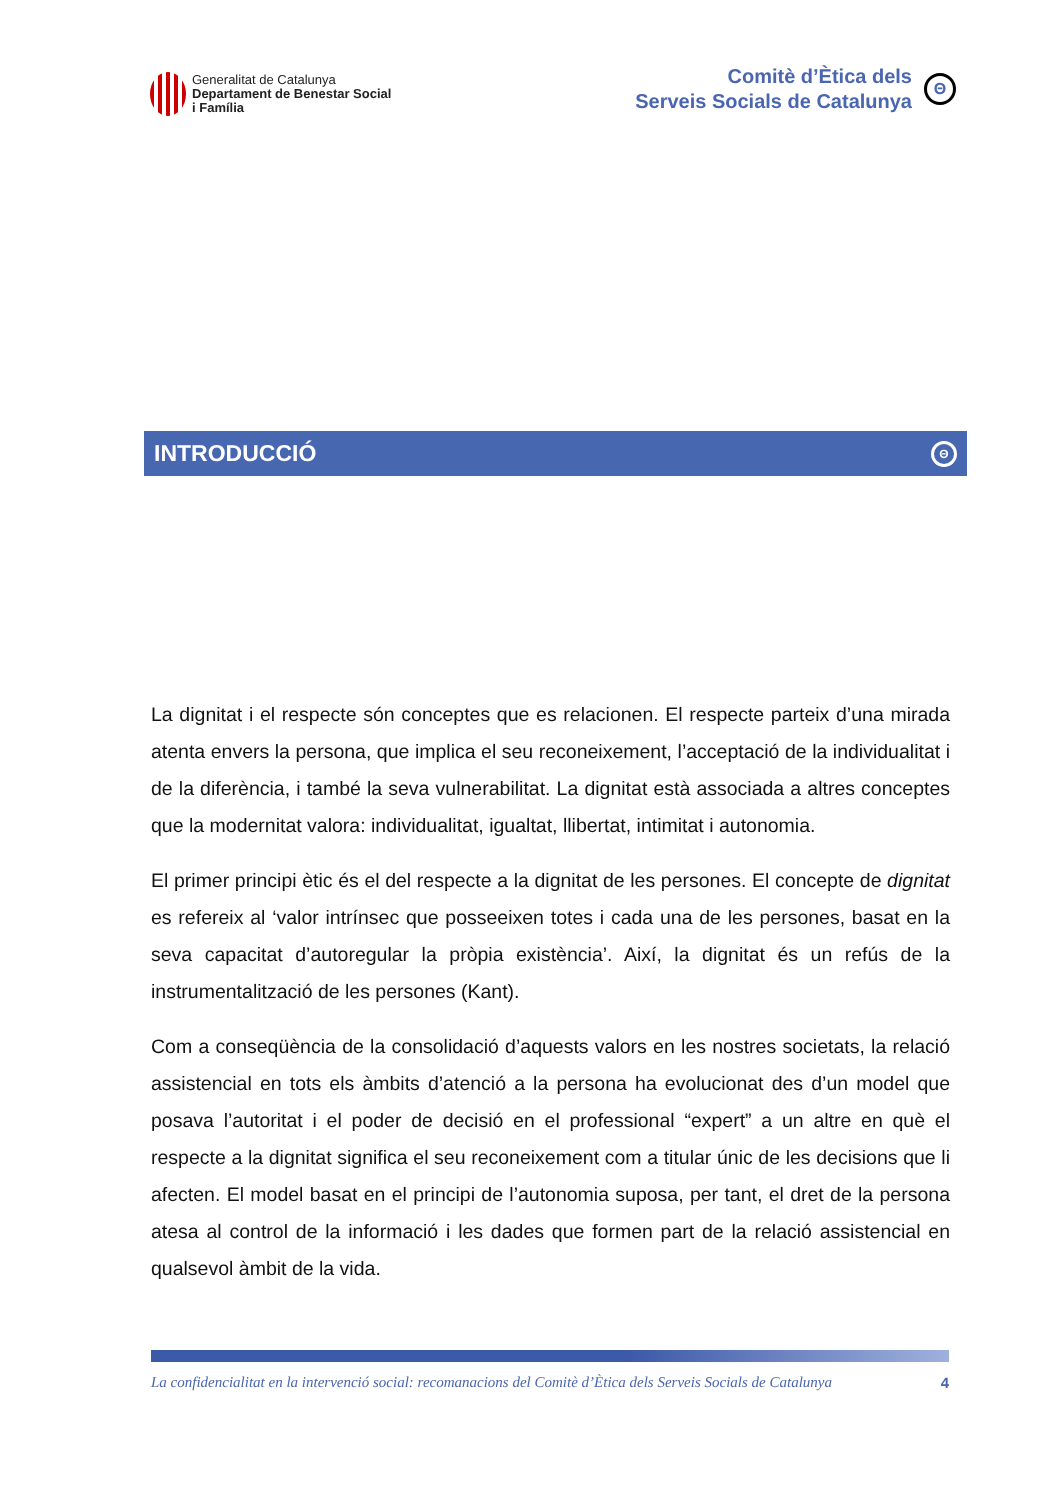Generalitat de Catalunya
Departament de Benestar Social
i Família
Comitè d’Ètica dels
Serveis Socials de Catalunya
Θ
INTRODUCCIÓ Θ
La dignitat i el respecte són conceptes que es relacionen. El respecte parteix d’una mirada atenta envers la persona, que implica el seu reconeixement, l’acceptació de la individualitat i de la diferència, i també la seva vulnerabilitat. La dignitat està associada a altres conceptes que la modernitat valora: individualitat, igualtat, llibertat, intimitat i autonomia.
El primer principi ètic és el del respecte a la dignitat de les persones. El concepte de dignitat es refereix al ‘valor intrínsec que posseeixen totes i cada una de les persones, basat en la seva capacitat d’autoregular la pròpia existència’. Així, la dignitat és un refús de la instrumentalització de les persones (Kant).
Com a conseqüència de la consolidació d’aquests valors en les nostres societats, la relació assistencial en tots els àmbits d’atenció a la persona ha evolucionat des d’un model que posava l’autoritat i el poder de decisió en el professional “expert” a un altre en què el respecte a la dignitat significa el seu reconeixement com a titular únic de les decisions que li afecten. El model basat en el principi de l’autonomia suposa, per tant, el dret de la persona atesa al control de la informació i les dades que formen part de la relació assistencial en qualsevol àmbit de la vida.
La confidencialitat en la intervenció social: recomanacions del Comitè d’Ètica dels Serveis Socials de Catalunya 4